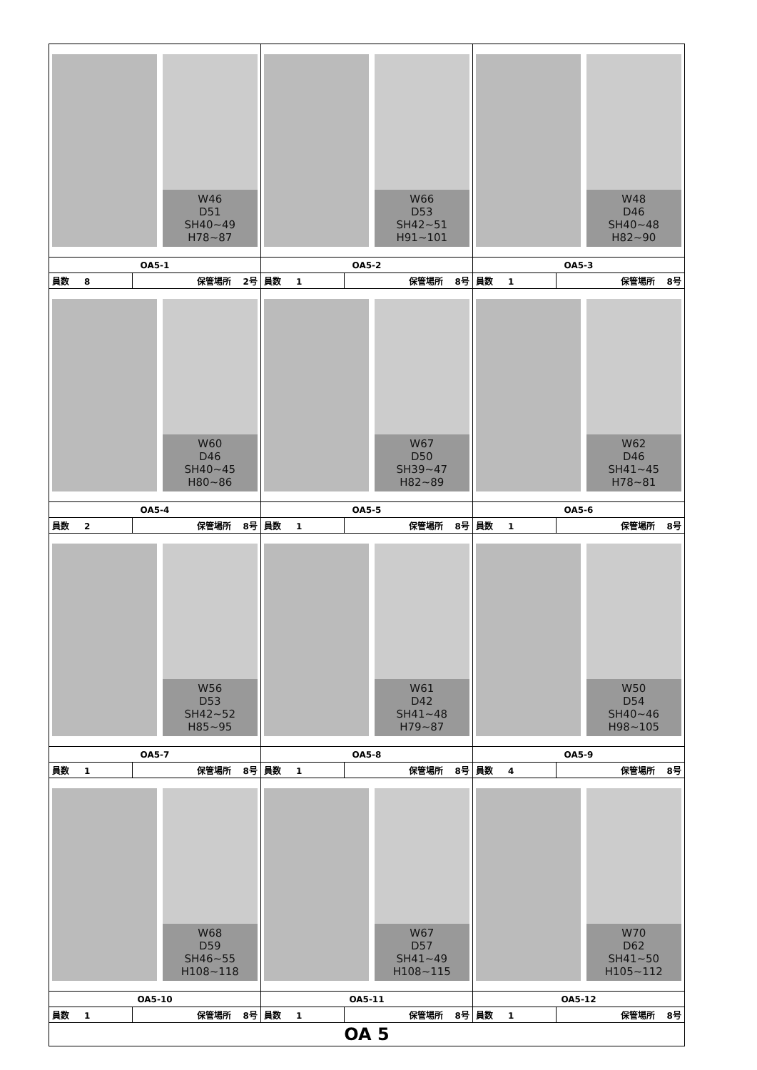| W46 D51 SH40~49 H78~87 | | W66 D53 SH42~51 H91~101 | | W48 D46 SH40~48 H82~90 | |
| OA5-1 | | OA5-2 | | OA5-3 | |
| 員数 8 | 保管場所 2号 | 員数 1 | 保管場所 8号 | 員数 1 | 保管場所 8号 |
| W60 D46 SH40~45 H80~86 | | W67 D50 SH39~47 H82~89 | | W62 D46 SH41~45 H78~81 | |
| OA5-4 | | OA5-5 | | OA5-6 | |
| 員数 2 | 保管場所 8号 | 員数 1 | 保管場所 8号 | 員数 1 | 保管場所 8号 |
| W56 D53 SH42~52 H85~95 | | W61 D42 SH41~48 H79~87 | | W50 D54 SH40~46 H98~105 | |
| OA5-7 | | OA5-8 | | OA5-9 | |
| 員数 1 | 保管場所 8号 | 員数 1 | 保管場所 8号 | 員数 4 | 保管場所 8号 |
| W68 D59 SH46~55 H108~118 | | W67 D57 SH41~49 H108~115 | | W70 D62 SH41~50 H105~112 | |
| OA5-10 | | OA5-11 | | OA5-12 | |
| 員数 1 | 保管場所 8号 | 員数 1 | 保管場所 8号 | 員数 1 | 保管場所 8号 |
| OA 5 | | | | | |